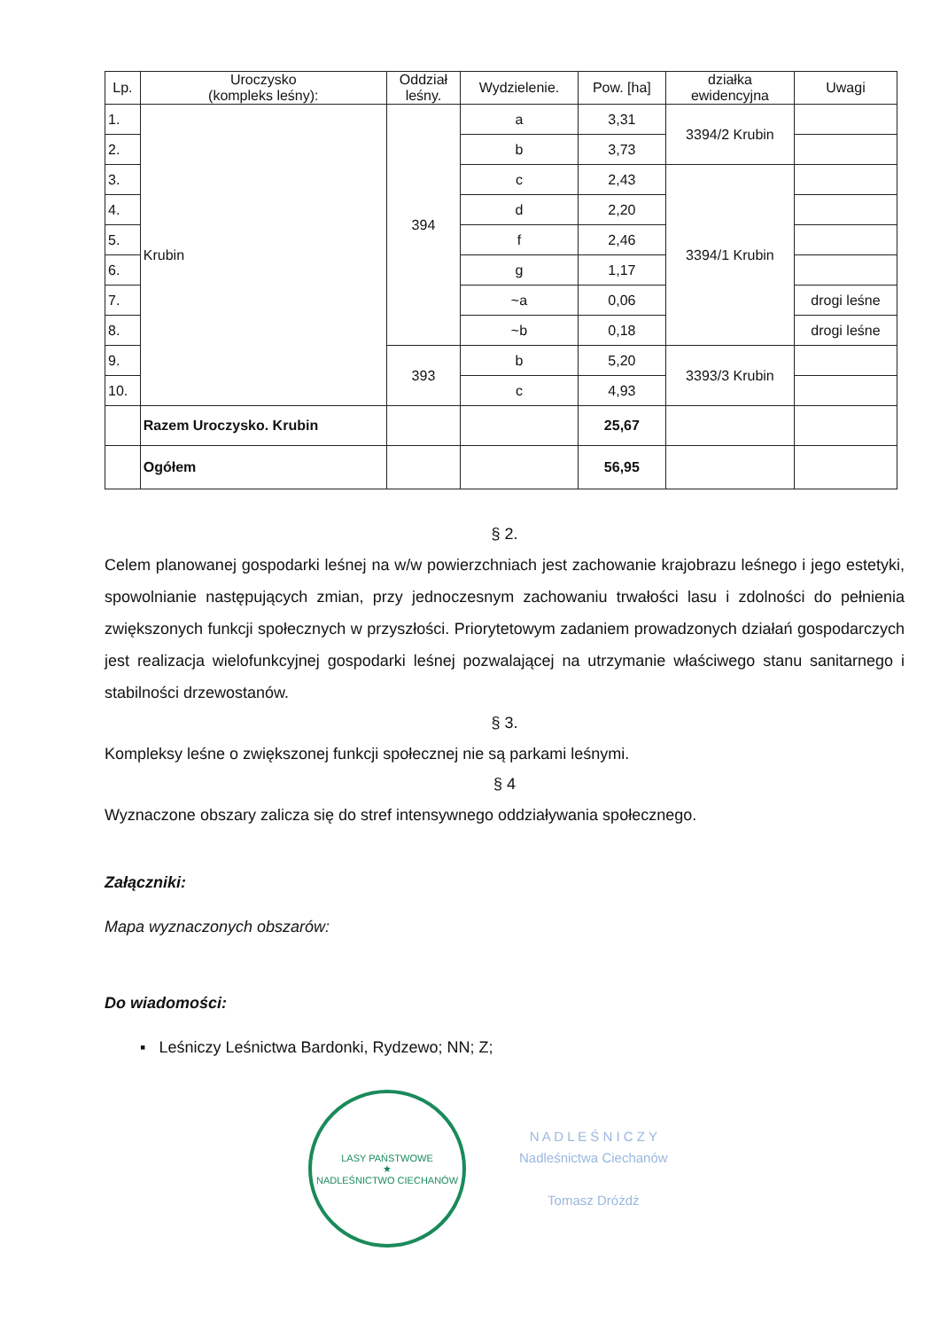| Lp. | Uroczysko (kompleks leśny): | Oddział leśny. | Wydzielenie. | Pow. [ha] | działka ewidencyjna | Uwagi |
| --- | --- | --- | --- | --- | --- | --- |
| 1. | Krubin | 394 | a | 3,31 | 3394/2 Krubin | |
| 2. | | | b | 3,73 | | |
| 3. | | | c | 2,43 | 3394/1 Krubin | |
| 4. | | | d | 2,20 | | |
| 5. | | | f | 2,46 | | |
| 6. | | | g | 1,17 | | |
| 7. | | | ~a | 0,06 | | drogi leśne |
| 8. | | | ~b | 0,18 | | drogi leśne |
| 9. | | 393 | b | 5,20 | 3393/3 Krubin | |
| 10. | | | c | 4,93 | | |
| | Razem Uroczysko. Krubin | | | 25,67 | | |
| | Ogółem | | | 56,95 | | |
§ 2.
Celem planowanej gospodarki leśnej na w/w powierzchniach jest zachowanie krajobrazu leśnego i jego estetyki, spowolnianie następujących zmian, przy jednoczesnym zachowaniu trwałości lasu i zdolności do pełnienia zwiększonych funkcji społecznych w przyszłości. Priorytetowym zadaniem prowadzonych działań gospodarczych jest realizacja wielofunkcyjnej gospodarki leśnej pozwalającej na utrzymanie właściwego stanu sanitarnego i stabilności drzewostanów.
§ 3.
Kompleksy leśne o zwiększonej funkcji społecznej nie są parkami leśnymi.
§ 4
Wyznaczone obszary zalicza się do stref intensywnego oddziaływania społecznego.
Załączniki:
Mapa wyznaczonych obszarów:
Do wiadomości:
▪ Leśniczy Leśnictwa Bardonki, Rydzewo; NN; Z;
LASY PAŃSTWOWE
★
NADLEŚNICTWO CIECHANÓW
N A D L E Ś N I C Z Y
Nadleśnictwa Ciechanów
Tomasz Dróżdż